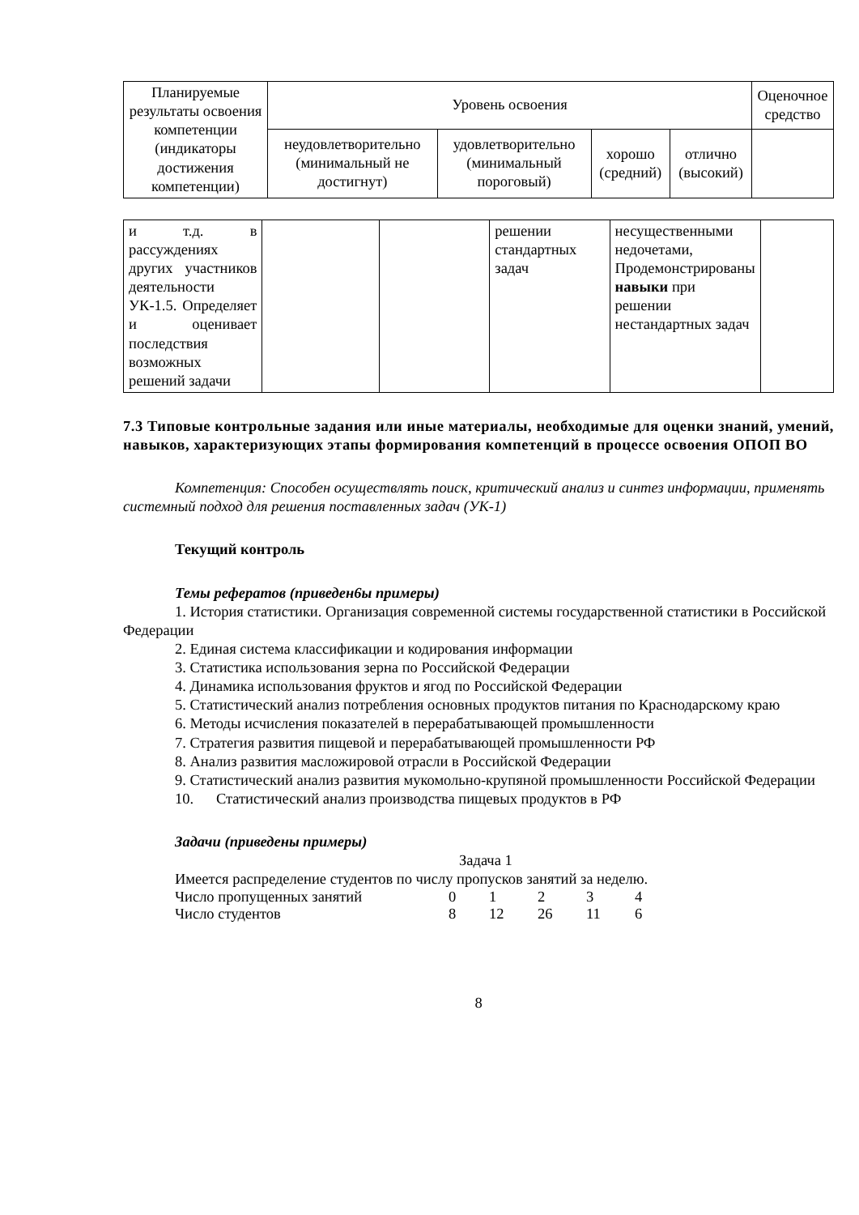| Планируемые результаты освоения компетенции (индикаторы достижения компетенции) | Уровень освоения | | | | Оценочное средство |
| --- | --- | --- | --- | --- | --- |
| | неудовлетворительно (минимальный не достигнут) | удовлетворительно (минимальный пороговый) | хорошо (средний) | отлично (высокий) | |
| и т.д. в рассуждениях других участников деятельности УК-1.5. Определяет и оценивает последствия возможных решений задачи | | | решении стандартных задач | несущественными недочетами, Продемонстрированы навыки при решении нестандартных задач | |
7.3 Типовые контрольные задания или иные материалы, необходимые для оценки знаний, умений, навыков, характеризующих этапы формирования компетенций в процессе освоения ОПОП ВО
Компетенция: Способен осуществлять поиск, критический анализ и синтез информации, применять системный подход для решения поставленных задач (УК-1)
Текущий контроль
Темы рефератов (приведен6ы примеры)
1. История статистики. Организация современной системы государственной статистики в Российской Федерации
2. Единая система классификации и кодирования информации
3. Статистика использования зерна по Российской Федерации
4. Динамика использования фруктов и ягод по Российской Федерации
5. Статистический анализ потребления основных продуктов питания по Краснодарскому краю
6. Методы исчисления показателей в перерабатывающей промышленности
7. Стратегия развития пищевой и перерабатывающей промышленности РФ
8. Анализ развития масложировой отрасли в Российской Федерации
9. Статистический анализ развития мукомольно-крупяной промышленности Российской Федерации
10. Статистический анализ производства пищевых продуктов в РФ
Задачи (приведены примеры)
Задача 1
Имеется распределение студентов по числу пропусков занятий за неделю.
Число пропущенных занятий 01234
Число студентов 8 12 26 11 6
8